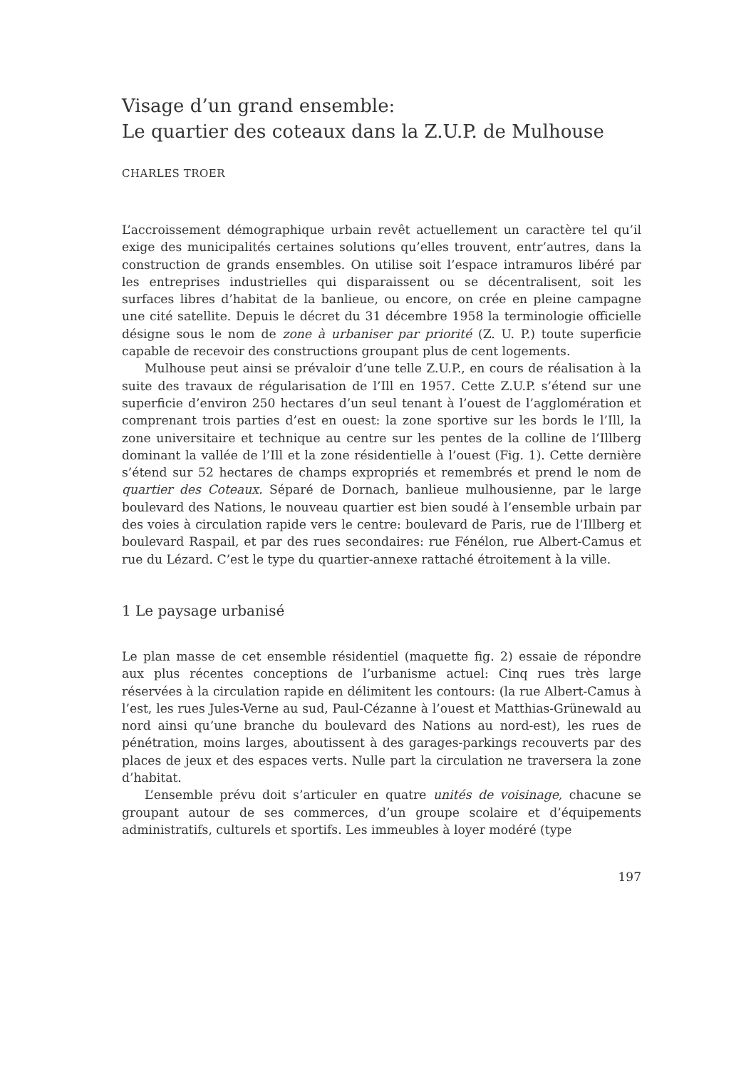Visage d’un grand ensemble:
Le quartier des coteaux dans la Z.U.P. de Mulhouse
CHARLES TROER
L’accroissement démographique urbain revêt actuellement un caractère tel qu’il exige des municipalités certaines solutions qu’elles trouvent, entr’autres, dans la construction de grands ensembles. On utilise soit l’espace intramuros libéré par les entreprises industrielles qui disparaissent ou se décentralisent, soit les surfaces libres d’habitat de la banlieue, ou encore, on crée en pleine campagne une cité satellite. Depuis le décret du 31 décembre 1958 la terminologie officielle désigne sous le nom de zone à urbaniser par priorité (Z. U. P.) toute superficie capable de recevoir des constructions groupant plus de cent logements.
Mulhouse peut ainsi se prévaloir d’une telle Z.U.P., en cours de réalisation à la suite des travaux de régularisation de l’Ill en 1957. Cette Z.U.P. s’étend sur une superficie d’environ 250 hectares d’un seul tenant à l’ouest de l’agglomération et comprenant trois parties d’est en ouest: la zone sportive sur les bords le l’Ill, la zone universitaire et technique au centre sur les pentes de la colline de l’Illberg dominant la vallée de l’Ill et la zone résidentielle à l’ouest (Fig. 1). Cette dernière s’étend sur 52 hectares de champs expropriés et remembrés et prend le nom de quartier des Coteaux. Séparé de Dornach, banlieue mulhousienne, par le large boulevard des Nations, le nouveau quartier est bien soudé à l’ensemble urbain par des voies à circulation rapide vers le centre: boulevard de Paris, rue de l’Illberg et boulevard Raspail, et par des rues secondaires: rue Fénélon, rue Albert-Camus et rue du Lézard. C’est le type du quartier-annexe rattaché étroitement à la ville.
1 Le paysage urbanisé
Le plan masse de cet ensemble résidentiel (maquette fig. 2) essaie de répondre aux plus récentes conceptions de l’urbanisme actuel: Cinq rues très large réservées à la circulation rapide en délimitent les contours: (la rue Albert-Camus à l’est, les rues Jules-Verne au sud, Paul-Cézanne à l’ouest et Matthias-Grünewald au nord ainsi qu’une branche du boulevard des Nations au nord-est), les rues de pénétration, moins larges, aboutissent à des garages-parkings recouverts par des places de jeux et des espaces verts. Nulle part la circulation ne traversera la zone d’habitat.
L’ensemble prévu doit s’articuler en quatre unités de voisinage, chacune se groupant autour de ses commerces, d’un groupe scolaire et d’équipements administratifs, culturels et sportifs. Les immeubles à loyer modéré (type
197